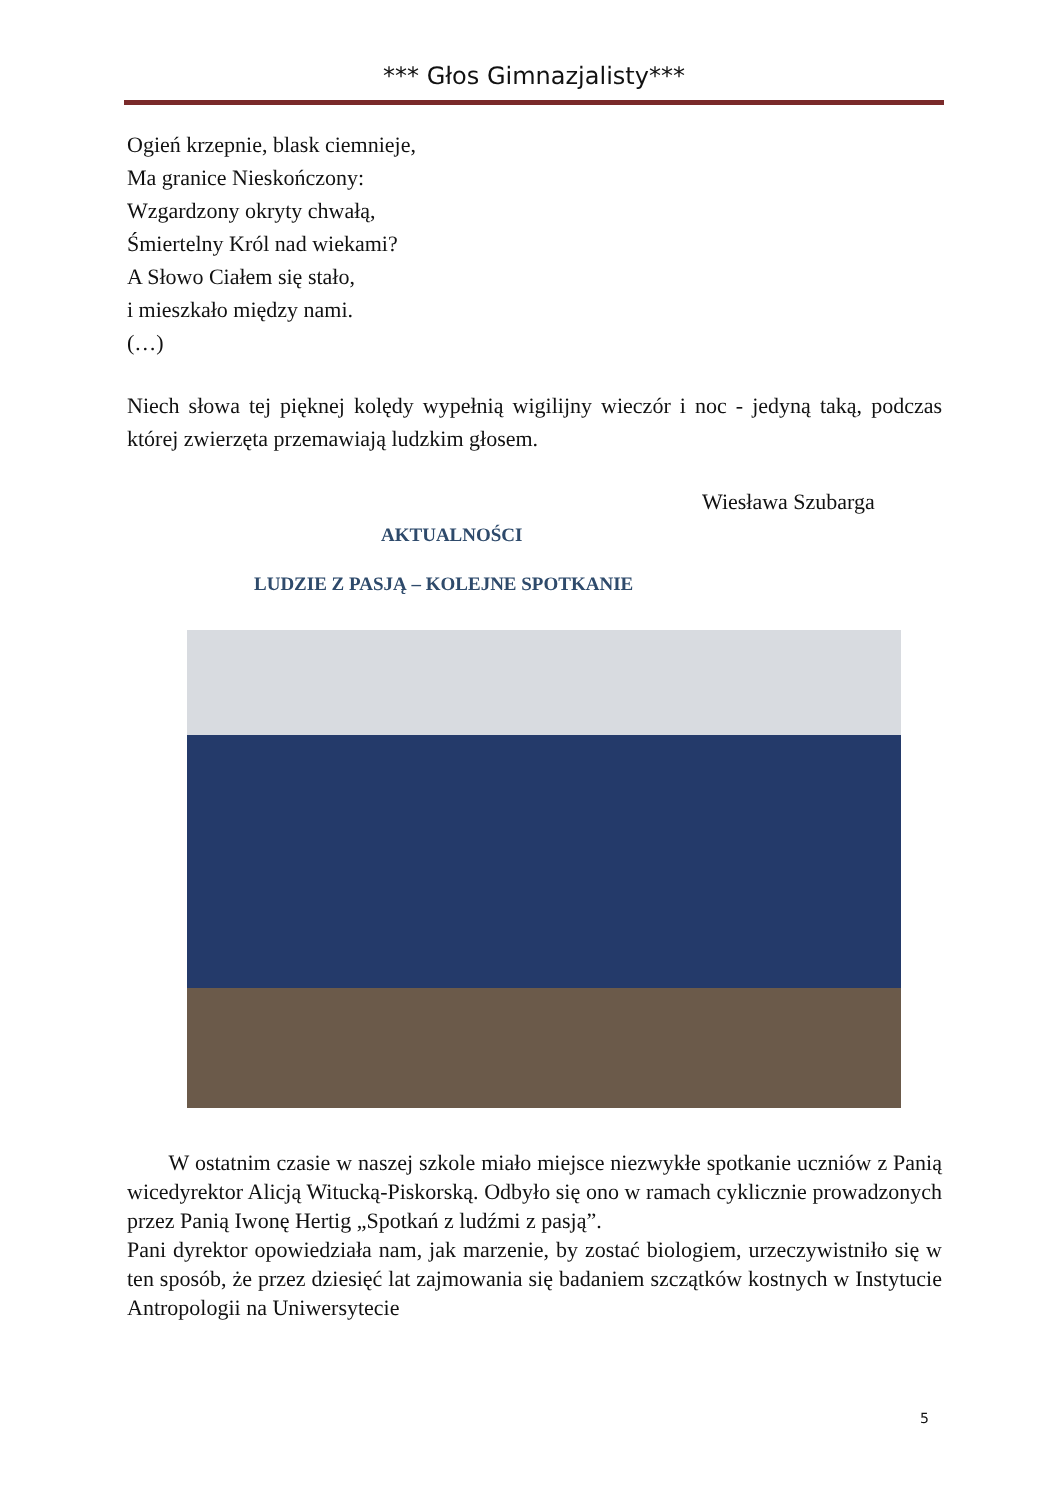*** Głos Gimnazjalisty***
Ogień krzepnie, blask ciemnieje,
Ma granice Nieskończony:
Wzgardzony okryty chwałą,
Śmiertelny Król nad wiekami?
A Słowo Ciałem się stało,
i mieszkało między nami.
(…)
Niech słowa tej pięknej kolędy wypełnią wigilijny wieczór i noc - jedyną taką, podczas której zwierzęta przemawiają ludzkim głosem.
Wiesława Szubarga
AKTUALNOŚCI
LUDZIE Z PASJĄ – KOLEJNE SPOTKANIE
W ostatnim czasie w naszej szkole miało miejsce niezwykłe spotkanie uczniów z Panią wicedyrektor Alicją Witucką-Piskorską. Odbyło się ono w ramach cyklicznie prowadzonych przez Panią Iwonę Hertig „Spotkań z ludźmi z pasją”.
Pani dyrektor opowiedziała nam, jak marzenie, by zostać biologiem, urzeczywistniło się w ten sposób, że przez dziesięć lat zajmowania się badaniem szczątków kostnych w Instytucie Antropologii na Uniwersytecie
5